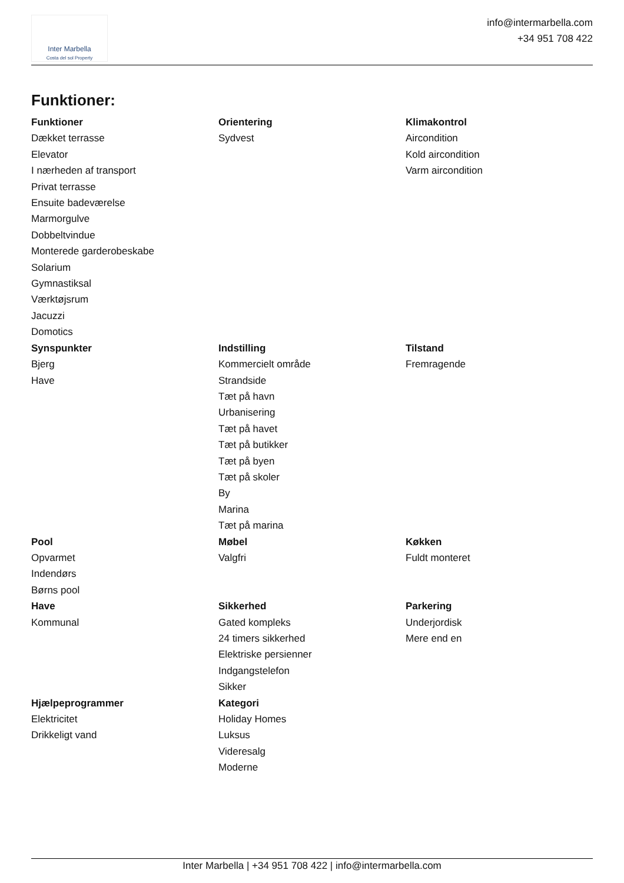Inter Marbella
Costa del sol Property
info@intermarbella.com
+34 951 708 422
Funktioner:
| Funktioner Dækket terrasse Elevator I nærheden af transport Privat terrasse Ensuite badeværelse Marmorgulve Dobbeltvindue Monterede garderobeskabe Solarium Gymnastiksal Værktøjsrum Jacuzzi Domotics | Orientering Sydvest | Klimakontrol Aircondition Kold aircondition Varm aircondition |
| Synspunkter Bjerg Have | Indstilling Kommercielt område Strandside Tæt på havn Urbanisering Tæt på havet Tæt på butikker Tæt på byen Tæt på skoler By Marina Tæt på marina | Tilstand Fremragende |
| Pool Opvarmet Indendørs Børns pool | Møbel Valgfri | Køkken Fuldt monteret |
| Have Kommunal | Sikkerhed Gated kompleks 24 timers sikkerhed Elektriske persienner Indgangstelefon Sikker | Parkering Underjordisk Mere end en |
| Hjælpeprogrammer Elektricitet Drikkeligt vand | Kategori Holiday Homes Luksus Videresalg Moderne | |
Inter Marbella | +34 951 708 422 | info@intermarbella.com